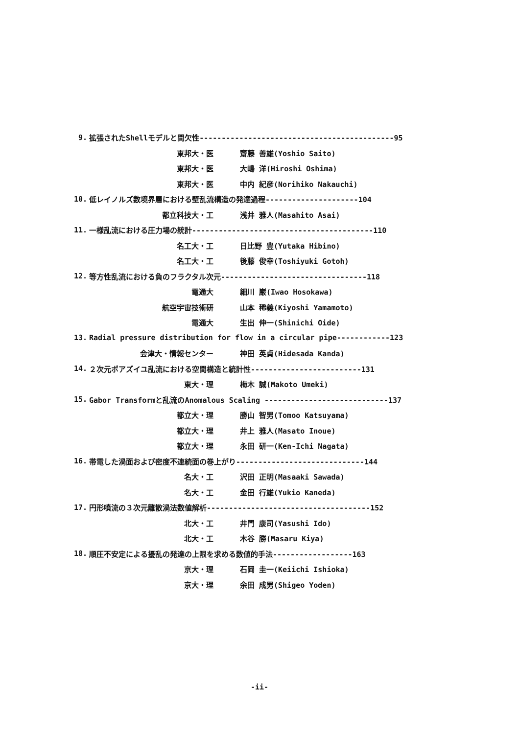9. 拡張されたShellモデルと間欠性--------------------------------------------95
東邦大・医 齋藤 善雄(Yoshio Saito)
東邦大・医 大嶋 洋(Hiroshi Oshima)
東邦大・医 中内 紀彦(Norihiko Nakauchi)
10. 低レイノルズ数境界層における壁乱流構造の発達過程---------------------104
都立科技大・工 浅井 雅人(Masahito Asai)
11. 一様乱流における圧力場の統計-----------------------------------------110
名工大・工 日比野 豊(Yutaka Hibino)
名工大・工 後藤 俊幸(Toshiyuki Gotoh)
12. 等方性乱流における負のフラクタル次元---------------------------------118
電通大 細川 巌(Iwao Hosokawa)
航空宇宙技術研 山本 稀義(Kiyoshi Yamamoto)
電通大 生出 伸一(Shinichi Oide)
13. Radial pressure distribution for flow in a circular pipe------------123
会津大・情報センター 神田 英貞(Hidesada Kanda)
14. ２次元ポアズイユ乱流における空間構造と統計性-------------------------131
東大・理 梅木 誠(Makoto Umeki)
15. Gabor Transformと乱流のAnomalous Scaling ----------------------------137
都立大・理 勝山 智男(Tomoo Katsuyama)
都立大・理 井上 雅人(Masato Inoue)
都立大・理 永田 研一(Ken-Ichi Nagata)
16. 帯電した渦面および密度不連続面の巻上がり-----------------------------144
名大・工 沢田 正明(Masaaki Sawada)
名大・工 金田 行雄(Yukio Kaneda)
17. 円形噴流の３次元離散渦法数値解析-------------------------------------152
北大・工 井門 康司(Yasushi Ido)
北大・工 木谷 勝(Masaru Kiya)
18. 順圧不安定による擾乱の発達の上限を求める数値的手法------------------163
京大・理 石岡 圭一(Keiichi Ishioka)
京大・理 余田 成男(Shigeo Yoden)
-ii-